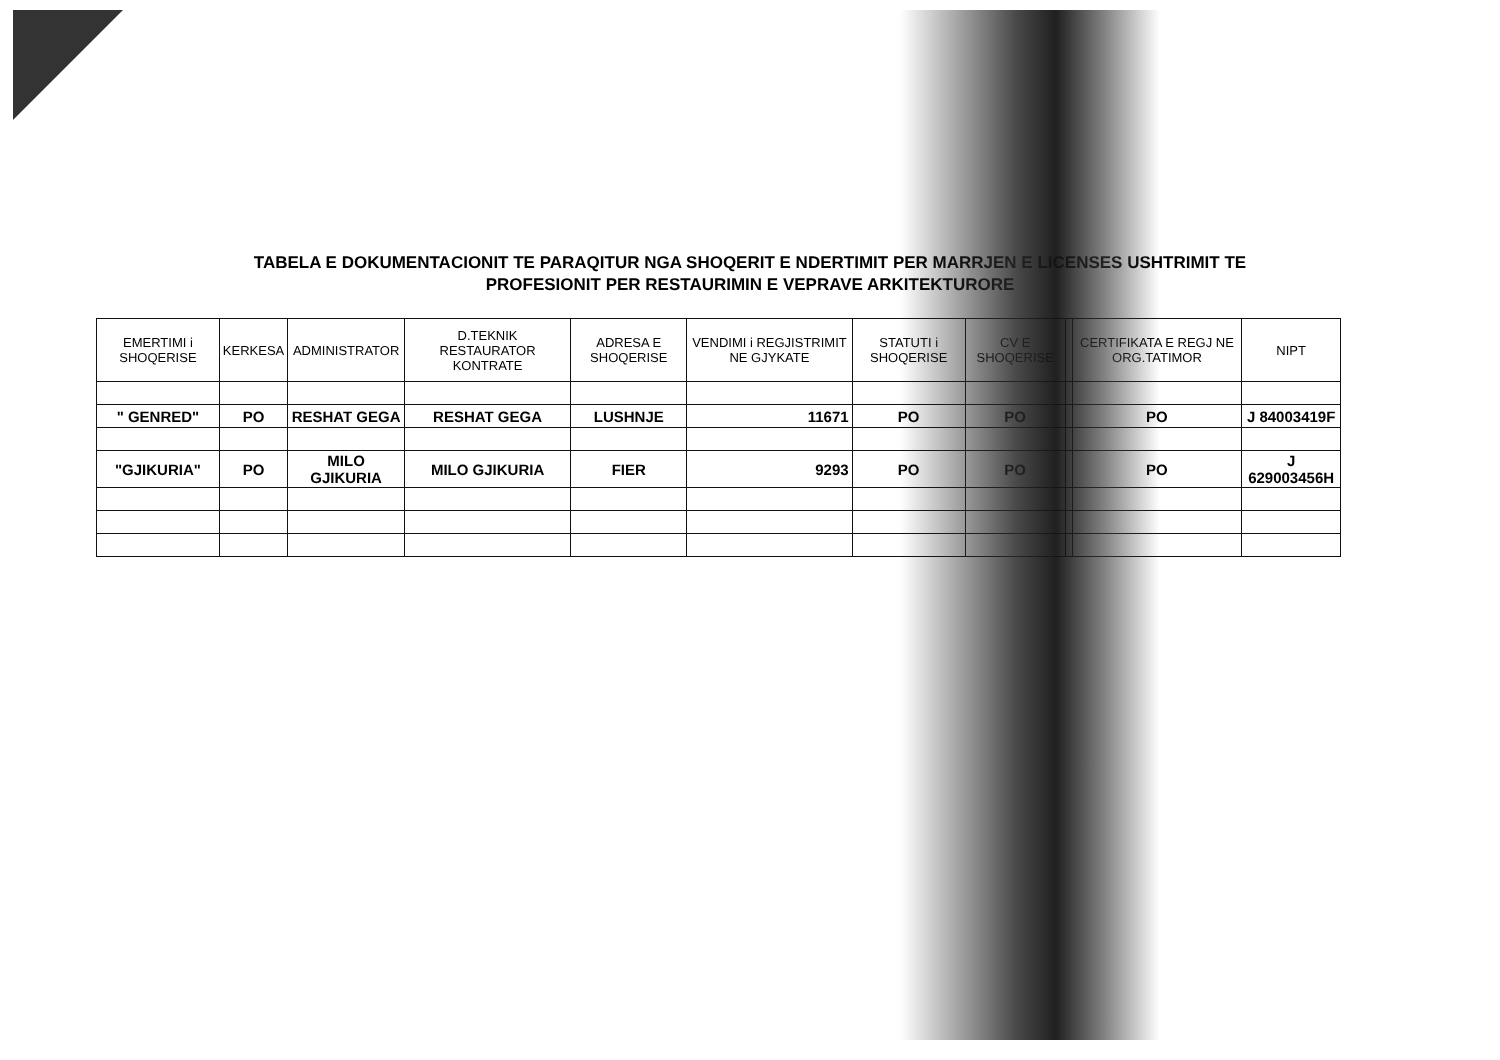TABELA E DOKUMENTACIONIT TE PARAQITUR NGA SHOQERIT E NDERTIMIT PER MARRJEN E LICENSES USHTRIMIT TE
PROFESIONIT PER RESTAURIMIN E VEPRAVE ARKITEKTURORE
| EMERTIMI i SHOQERISE | KERKESA | ADMINISTRATOR | D.TEKNIK RESTAURATOR KONTRATE | ADRESA E SHOQERISE | VENDIMI i REGJISTRIMIT NE GJYKATE | STATUTI i SHOQERISE | CV E SHOQERISE | | CERTIFIKATA E REGJ NE ORG.TATIMOR | NIPT |
| --- | --- | --- | --- | --- | --- | --- | --- | --- | --- | --- |
| " GENRED" | PO | RESHAT GEGA | RESHAT GEGA | LUSHNJE | 11671 | PO | PO | | PO | J 84003419F |
| "GJIKURIA" | PO | MILO GJIKURIA | MILO GJIKURIA | FIER | 9293 | PO | PO | | PO | J 629003456H |